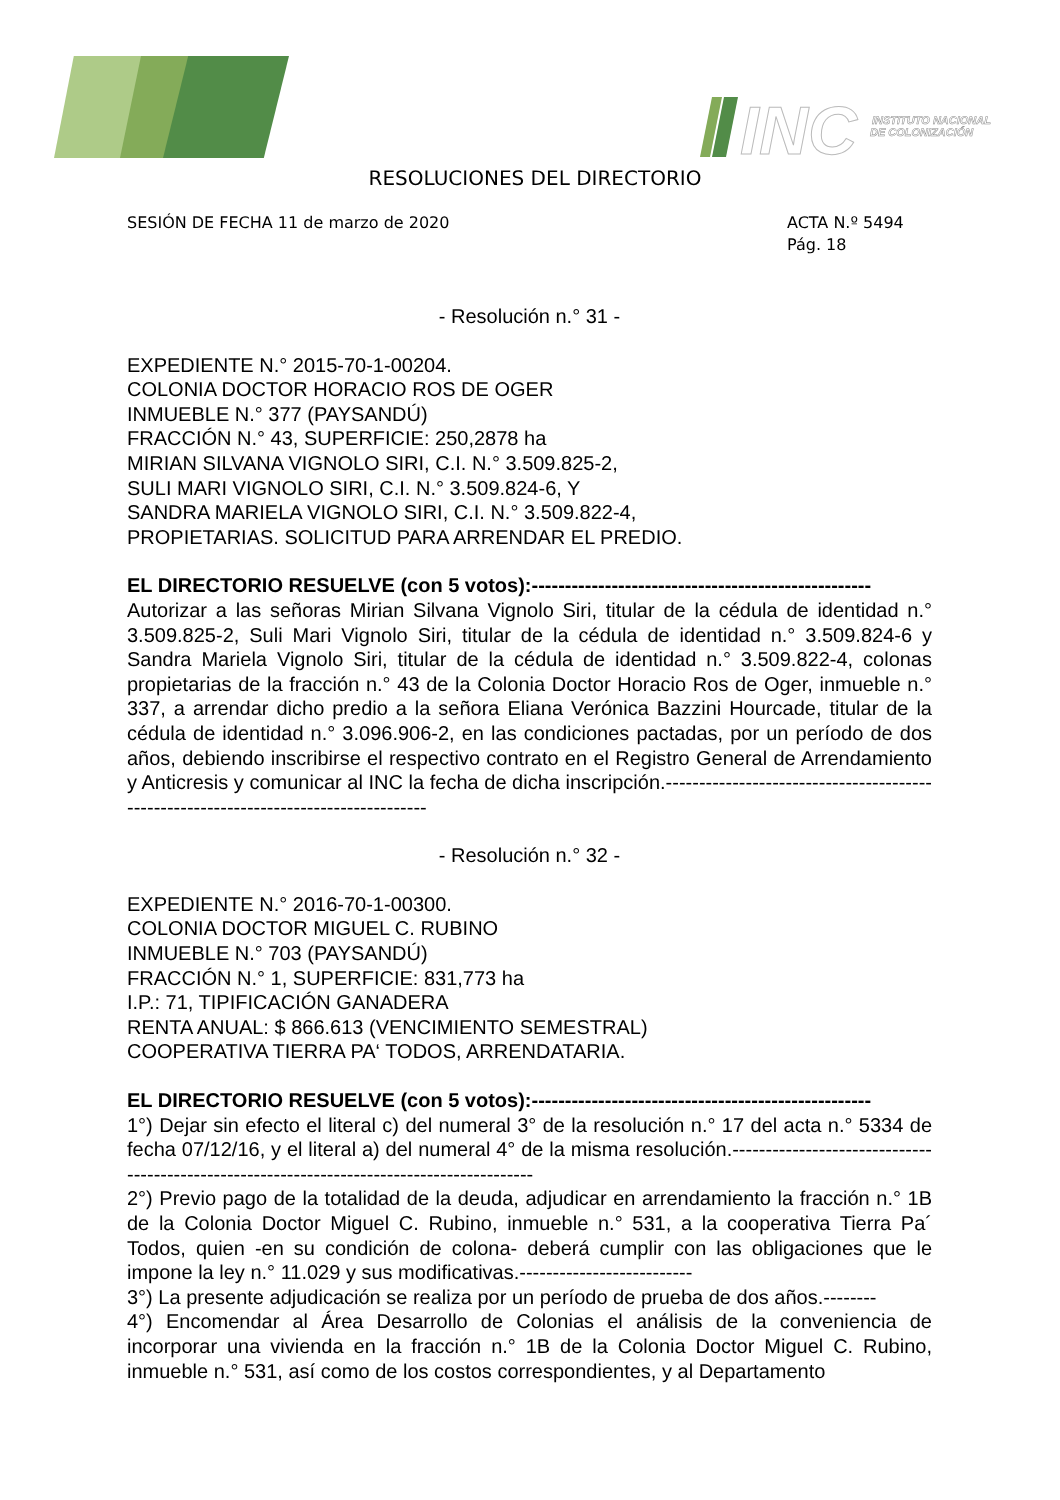INC
INSTITUTO NACIONAL
DE COLONIZACIÓN
RESOLUCIONES DEL DIRECTORIO
SESIÓN DE FECHA 11 de marzo de 2020
ACTA N.º 5494
Pág. 18
- Resolución n.° 31 -
EXPEDIENTE N.° 2015-70-1-00204.
COLONIA DOCTOR HORACIO ROS DE OGER
INMUEBLE N.° 377 (PAYSANDÚ)
FRACCIÓN N.° 43, SUPERFICIE: 250,2878 ha
MIRIAN SILVANA VIGNOLO SIRI, C.I. N.° 3.509.825-2,
SULI MARI VIGNOLO SIRI, C.I. N.° 3.509.824-6, Y
SANDRA MARIELA VIGNOLO SIRI, C.I. N.° 3.509.822-4,
PROPIETARIAS. SOLICITUD PARA ARRENDAR EL PREDIO.
EL DIRECTORIO RESUELVE (con 5 votos):---------------------------------------------------
Autorizar a las señoras Mirian Silvana Vignolo Siri, titular de la cédula de identidad n.° 3.509.825-2, Suli Mari Vignolo Siri, titular de la cédula de identidad n.° 3.509.824-6 y Sandra Mariela Vignolo Siri, titular de la cédula de identidad n.° 3.509.822-4, colonas propietarias de la fracción n.° 43 de la Colonia Doctor Horacio Ros de Oger, inmueble n.° 337, a arrendar dicho predio a la señora Eliana Verónica Bazzini Hourcade, titular de la cédula de identidad n.° 3.096.906-2, en las condiciones pactadas, por un período de dos años, debiendo inscribirse el respectivo contrato en el Registro General de Arrendamiento y Anticresis y comunicar al INC la fecha de dicha inscripción.-------------------------------------------------------------------------------------
- Resolución n.° 32 -
EXPEDIENTE N.° 2016-70-1-00300.
COLONIA DOCTOR MIGUEL C. RUBINO
INMUEBLE N.° 703 (PAYSANDÚ)
FRACCIÓN N.° 1, SUPERFICIE: 831,773 ha
I.P.: 71, TIPIFICACIÓN GANADERA
RENTA ANUAL: $ 866.613 (VENCIMIENTO SEMESTRAL)
COOPERATIVA TIERRA PA‘ TODOS, ARRENDATARIA.
EL DIRECTORIO RESUELVE (con 5 votos):---------------------------------------------------
1°) Dejar sin efecto el literal c) del numeral 3° de la resolución n.° 17 del acta n.° 5334 de fecha 07/12/16, y el literal a) del numeral 4° de la misma resolución.-------------------------------------------------------------------------------------------
2°) Previo pago de la totalidad de la deuda, adjudicar en arrendamiento la fracción n.° 1B de la Colonia Doctor Miguel C. Rubino, inmueble n.° 531, a la cooperativa Tierra Pa´ Todos, quien -en su condición de colona- deberá cumplir con las obligaciones que le impone la ley n.° 11.029 y sus modificativas.--------------------------
3°) La presente adjudicación se realiza por un período de prueba de dos años.--------
4°) Encomendar al Área Desarrollo de Colonias el análisis de la conveniencia de incorporar una vivienda en la fracción n.° 1B de la Colonia Doctor Miguel C. Rubino, inmueble n.° 531, así como de los costos correspondientes, y al Departamento